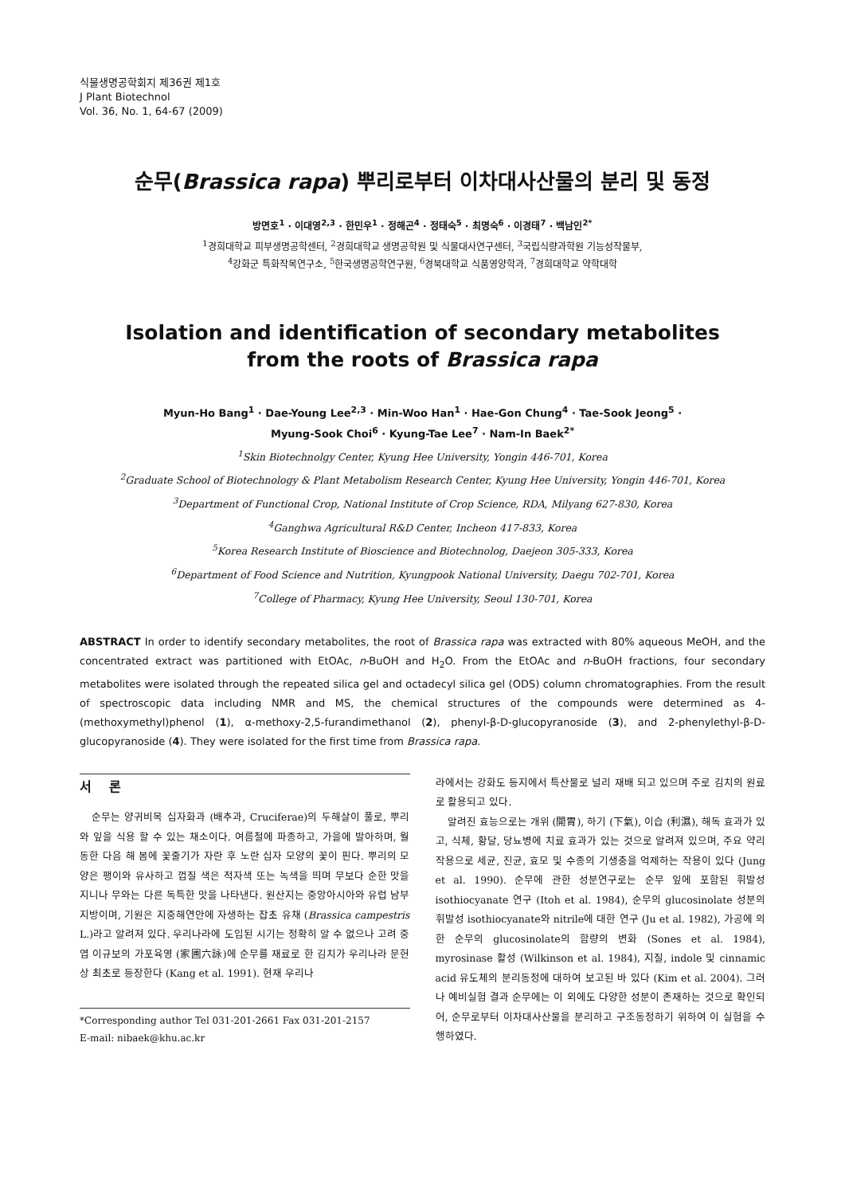식물생명공학회지 제36권 제1호
J Plant Biotechnol
Vol. 36, No. 1, 64-67 (2009)
순무(Brassica rapa) 뿌리로부터 이차대사산물의 분리 및 동정
방면호<sup>1</sup> · 이대영<sup>2,3</sup> · 한민우<sup>1</sup> · 정해곤<sup>4</sup> · 정태숙<sup>5</sup> · 최명숙<sup>6</sup> · 이경태<sup>7</sup> · 백남인<sup>2*</sup>
<sup>1</sup> 경희대학교 피부생명공학센터, <sup>2</sup>경희대학교 생명공학원 및 식물대사연구센터, <sup>3</sup>국립식량과학원 기능성작물부,
<sup>4</sup> 강화군 특화작목연구소, <sup>5</sup>한국생명공학연구원, <sup>6</sup>경북대학교 식품영양학과, <sup>7</sup>경희대학교 약학대학
Isolation and identification of secondary metabolites
from the roots of Brassica rapa
Myun-Ho Bang<sup>1</sup> · Dae-Young Lee<sup>2,3</sup> · Min-Woo Han<sup>1</sup> · Hae-Gon Chung<sup>4</sup> · Tae-Sook Jeong<sup>5</sup> ·
Myung-Sook Choi<sup>6</sup> · Kyung-Tae Lee<sup>7</sup> · Nam-In Baek<sup>2*</sup>
<sup>1</sup> Skin Biotechnolgy Center, Kyung Hee University, Yongin 446-701, Korea
<sup>2</sup> Graduate School of Biotechnology & Plant Metabolism Research Center, Kyung Hee University, Yongin 446-701, Korea
<sup>3</sup> Department of Functional Crop, National Institute of Crop Science, RDA, Milyang 627-830, Korea
<sup>4</sup> Ganghwa Agricultural R&D Center, Incheon 417-833, Korea
<sup>5</sup> Korea Research Institute of Bioscience and Biotechnolog, Daejeon 305-333, Korea
<sup>6</sup> Department of Food Science and Nutrition, Kyungpook National University, Daegu 702-701, Korea
<sup>7</sup> College of Pharmacy, Kyung Hee University, Seoul 130-701, Korea
ABSTRACT In order to identify secondary metabolites, the root of Brassica rapa was extracted with 80% aqueous MeOH, and the concentrated extract was partitioned with EtOAc, n-BuOH and H<sub>2</sub>O. From the EtOAc and n-BuOH fractions, four secondary metabolites were isolated through the repeated silica gel and octadecyl silica gel (ODS) column chromatographies. From the result of spectroscopic data including NMR and MS, the chemical structures of the compounds were determined as 4-(methoxymethyl)phenol (1), α-methoxy-2,5-furandimethanol (2), phenyl-β-D-glucopyranoside (3), and 2-phenylethyl-β-D-glucopyranoside (4). They were isolated for the first time from Brassica rapa.
서 론
순무는 양귀비목 십자화과 (배추과, Cruciferae)의 두해살이 풀로, 뿌리와 잎을 식용 할 수 있는 채소이다. 여름철에 파종하고, 가을에 발아하며, 월동한 다음 해 봄에 꽃줄기가 자란 후 노란 십자 모양의 꽃이 핀다. 뿌리의 모양은 팽이와 유사하고 껍질 색은 적자색 또는 녹색을 띄며 무보다 순한 맛을 지니나 무와는 다른 독특한 맛을 나타낸다. 원산지는 중앙아시아와 유럽 남부지방이며, 기원은 지중해연안에 자생하는 잡초 유채 (Brassica campestris L.)라고 알려져 있다. 우리나라에 도입된 시기는 정확히 알 수 없으나 고려 중엽 이규보의 가포육영 (家圃六詠)에 순무를 재료로 한 김치가 우리나라 문헌상 최초로 등장한다 (Kang et al. 1991). 현재 우리나
*Corresponding author Tel 031-201-2661 Fax 031-201-2157
E-mail: nibaek@khu.ac.kr
라에서는 강화도 등지에서 특산물로 널리 재배 되고 있으며 주로 김치의 원료로 활용되고 있다.
알려진 효능으로는 개위 (開胃), 하기 (下氣), 이습 (利濕), 해독 효과가 있고, 식체, 황달, 당뇨병에 치료 효과가 있는 것으로 알려져 있으며, 주요 약리작용으로 세균, 진균, 효모 및 수종의 기생충을 억제하는 작용이 있다 (Jung et al. 1990). 순무에 관한 성분연구로는 순무 잎에 포함된 휘발성 isothiocyanate 연구 (Itoh et al. 1984), 순무의 glucosinolate 성분의 휘발성 isothiocyanate와 nitrile에 대한 연구 (Ju et al. 1982), 가공에 의한 순무의 glucosinolate의 함량의 변화 (Sones et al. 1984), myrosinase 활성 (Wilkinson et al. 1984), 지질, indole 및 cinnamic acid 유도체의 분리동정에 대하여 보고된 바 있다 (Kim et al. 2004). 그러나 예비실험 결과 순무에는 이 외에도 다양한 성분이 존재하는 것으로 확인되어, 순무로부터 이차대사산물을 분리하고 구조동정하기 위하여 이 실험을 수행하였다.